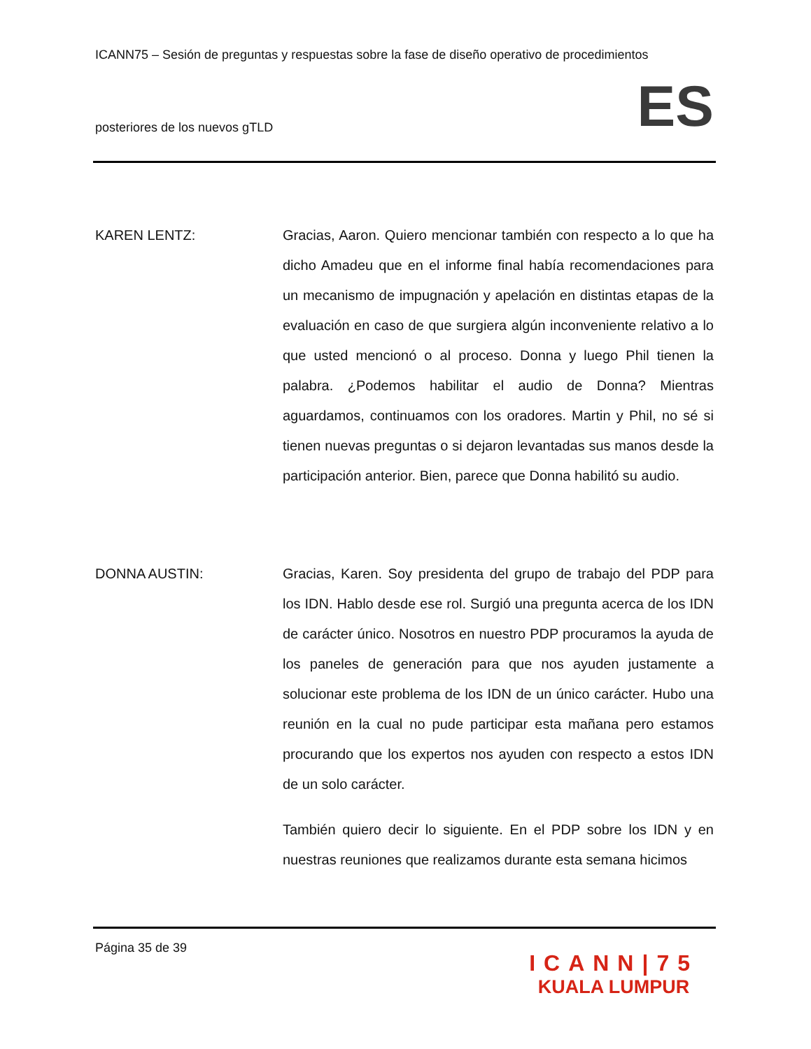ICANN75 – Sesión de preguntas y respuestas sobre la fase de diseño operativo de procedimientos
posteriores de los nuevos gTLD ES
KAREN LENTZ: Gracias, Aaron. Quiero mencionar también con respecto a lo que ha dicho Amadeu que en el informe final había recomendaciones para un mecanismo de impugnación y apelación en distintas etapas de la evaluación en caso de que surgiera algún inconveniente relativo a lo que usted mencionó o al proceso. Donna y luego Phil tienen la palabra. ¿Podemos habilitar el audio de Donna? Mientras aguardamos, continuamos con los oradores. Martin y Phil, no sé si tienen nuevas preguntas o si dejaron levantadas sus manos desde la participación anterior. Bien, parece que Donna habilitó su audio.
DONNA AUSTIN: Gracias, Karen. Soy presidenta del grupo de trabajo del PDP para los IDN. Hablo desde ese rol. Surgió una pregunta acerca de los IDN de carácter único. Nosotros en nuestro PDP procuramos la ayuda de los paneles de generación para que nos ayuden justamente a solucionar este problema de los IDN de un único carácter. Hubo una reunión en la cual no pude participar esta mañana pero estamos procurando que los expertos nos ayuden con respecto a estos IDN de un solo carácter.
También quiero decir lo siguiente. En el PDP sobre los IDN y en nuestras reuniones que realizamos durante esta semana hicimos
Página 35 de 39
ICANN|75
KUALA LUMPUR